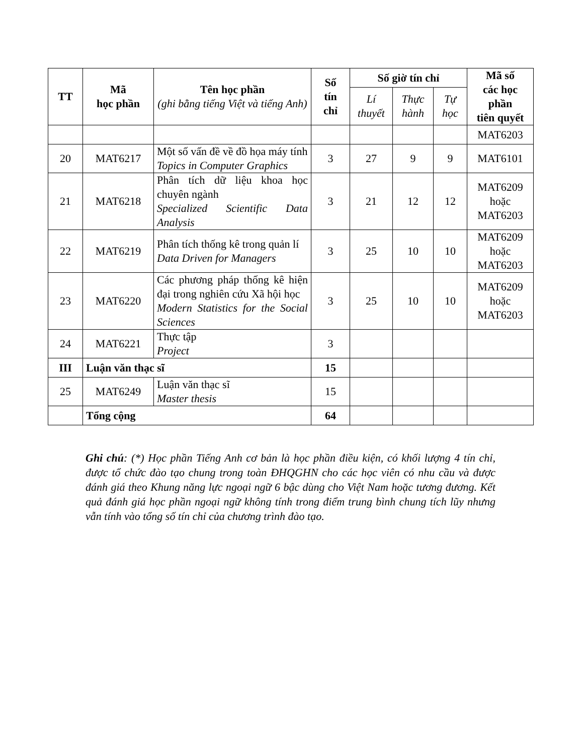| TT | Mã học phần | Tên học phần (ghi bằng tiếng Việt và tiếng Anh) | Số tín chỉ | Số giờ tín chỉ | | | Mã số các học phần tiên quyết |
| --- | --- | --- | --- | --- | --- | --- | --- |
| | | | | Lí thuyết | Thực hành | Tự học | |
| | | | | | | | MAT6203 |
| 20 | MAT6217 | Một số vấn đề về đồ họa máy tính Topics in Computer Graphics | 3 | 27 | 9 | 9 | MAT6101 |
| 21 | MAT6218 | Phân tích dữ liệu khoa học chuyên ngành Specialized Scientific Data Analysis | 3 | 21 | 12 | 12 | MAT6209 hoặc MAT6203 |
| 22 | MAT6219 | Phân tích thống kê trong quản lí Data Driven for Managers | 3 | 25 | 10 | 10 | MAT6209 hoặc MAT6203 |
| 23 | MAT6220 | Các phương pháp thống kê hiện đại trong nghiên cứu Xã hội học Modern Statistics for the Social Sciences | 3 | 25 | 10 | 10 | MAT6209 hoặc MAT6203 |
| 24 | MAT6221 | Thực tập Project | 3 | | | | |
| III | Luận văn thạc sĩ | | 15 | | | | |
| 25 | MAT6249 | Luận văn thạc sĩ Master thesis | 15 | | | | |
| | Tổng cộng | | 64 | | | | |
Ghi chú: (*) Học phần Tiếng Anh cơ bản là học phần điều kiện, có khối lượng 4 tín chỉ, được tổ chức đào tạo chung trong toàn ĐHQGHN cho các học viên có nhu cầu và được đánh giá theo Khung năng lực ngoại ngữ 6 bậc dùng cho Việt Nam hoặc tương đương. Kết quả đánh giá học phần ngoại ngữ không tính trong điểm trung bình chung tích lũy nhưng vẫn tính vào tổng số tín chỉ của chương trình đào tạo.